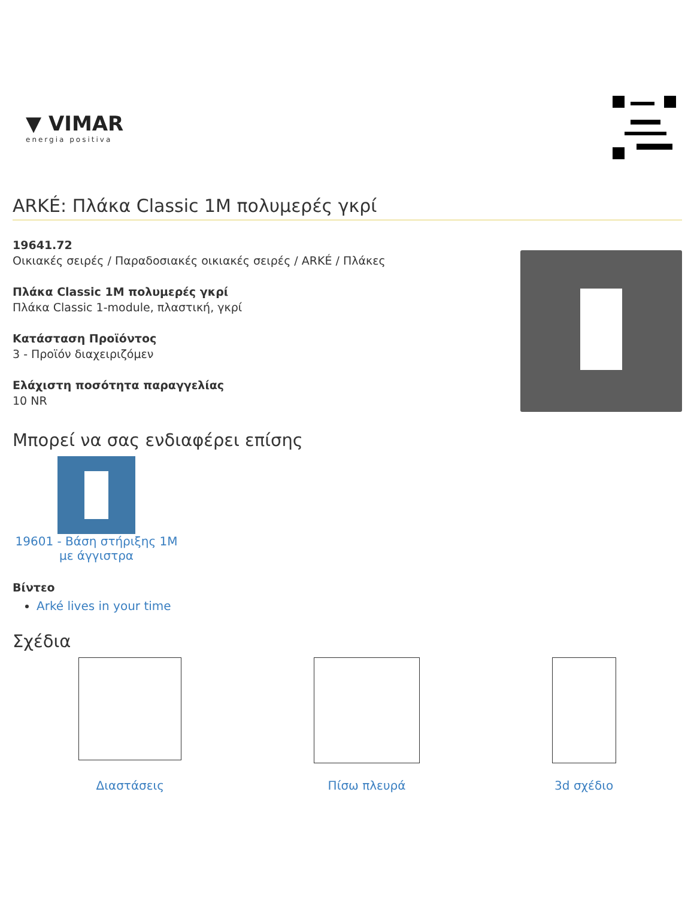▼ VIMAR
energia positiva
ARKÉ: Πλάκα Classic 1M πολυμερές γκρί
19641.72
Οικιακές σειρές / Παραδοσιακές οικιακές σειρές / ARKÉ / Πλάκες
Πλάκα Classic 1M πολυμερές γκρί
Πλάκα Classic 1-module, πλαστική, γκρί
Κατάσταση Προϊόντος
3 - Προϊόν διαχειριζόμεν
Ελάχιστη ποσότητα παραγγελίας
10 NR
Μπορεί να σας ενδιαφέρει επίσης
19601 - Βάση στήριξης 1M με άγγιστρα
Βίντεο
Arké lives in your time
Σχέδια
Διαστάσεις Πίσω πλευρά 3d σχέδιο